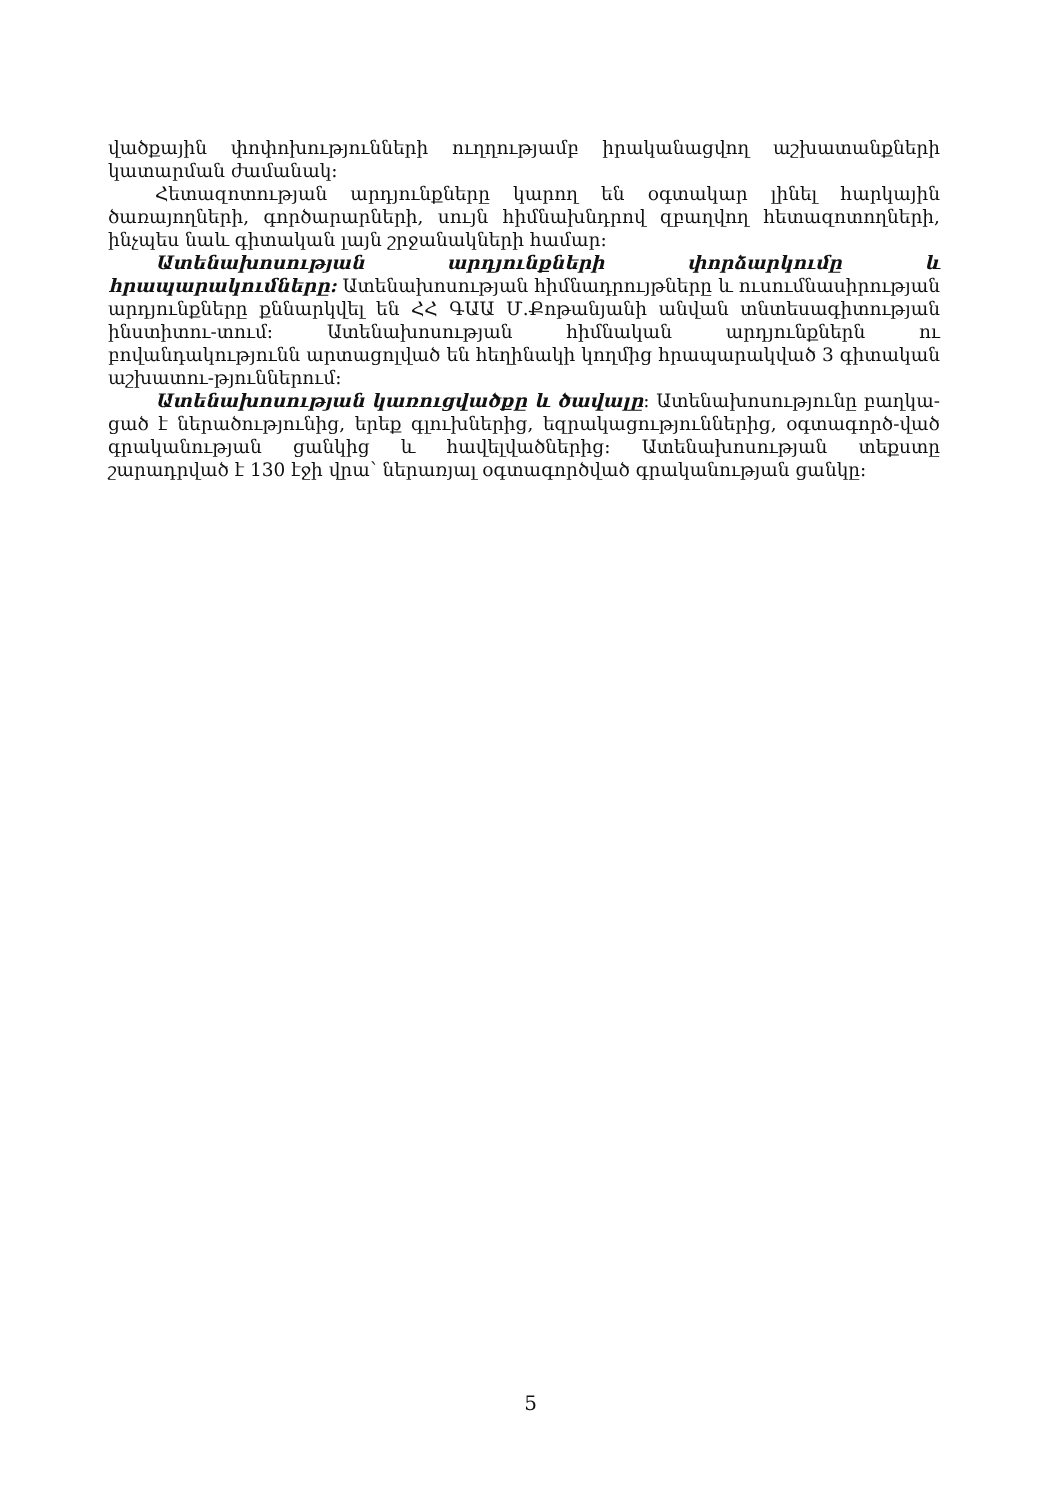վածքային փոփոխությունների ուղղությամբ իրականացվող աշխատանքների կատարման ժամանակ։
Հետազոտության արդյունքները կարող են օգտակար լինել հարկային ծառայողների, գործարարների, սույն հիմնախնդրով զբաղվող հետազոտողների, ինչպես նաև գիտական լայն շրջանակների համար։
Ատենախոսության արդյունքների փորձարկումը և հրապարակումները: Ատենախոսության հիմնադրույթները և ուսումնասիրության արդյունքները քննարկվել են ՀՀ ԳԱԱ Մ.Քոթանյանի անվան տնտեսագիտության ինստիտու-տում։ Ատենախոսության հիմնական արդյունքներն ու բովանդակությունն արտացոլված են հեղինակի կողմից հրապարակված 3 գիտական աշխատու-թյուններում։
Ատենախոսության կառուցվածքը և ծավալը: Ատենախոսությունը բաղկա-ցած է ներածությունից, երեք գլուխներից, եզրակացություններից, օգտագործ-ված գրականության ցանկից և հավելվածներից։ Ատենախոսության տեքստը շարադրված է 130 էջի վրա՝ ներառյալ օգտագործված գրականության ցանկը։
5